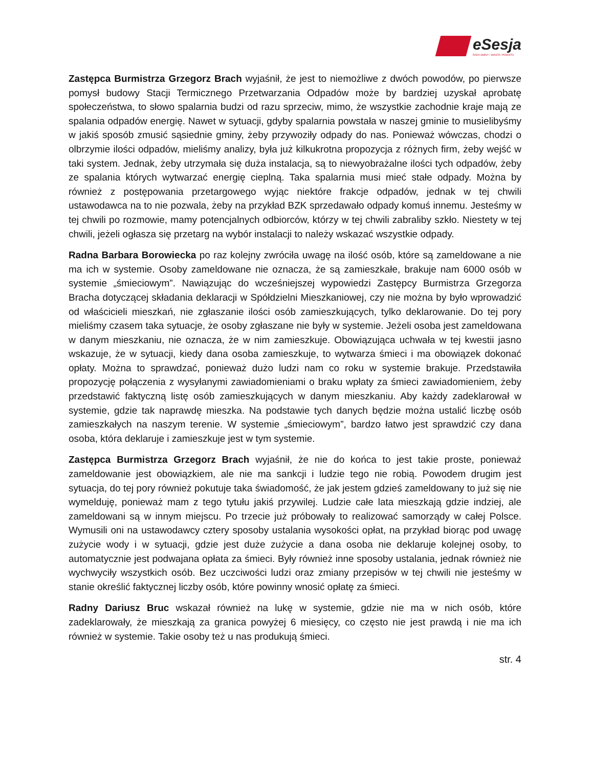eSesja
RADA GMINY / MIASTA / POWIATU
Zastępca Burmistrza Grzegorz Brach wyjaśnił, że jest to niemożliwe z dwóch powodów, po pierwsze pomysł budowy Stacji Termicznego Przetwarzania Odpadów może by bardziej uzyskał aprobatę społeczeństwa, to słowo spalarnia budzi od razu sprzeciw, mimo, że wszystkie zachodnie kraje mają ze spalania odpadów energię. Nawet w sytuacji, gdyby spalarnia powstała w naszej gminie to musielibyśmy w jakiś sposób zmusić sąsiednie gminy, żeby przywoziły odpady do nas. Ponieważ wówczas, chodzi o olbrzymie ilości odpadów, mieliśmy analizy, była już kilkukrotna propozycja z różnych firm, żeby wejść w taki system. Jednak, żeby utrzymała się duża instalacja, są to niewyobrażalne ilości tych odpadów, żeby ze spalania których wytwarzać energię cieplną. Taka spalarnia musi mieć stałe odpady. Można by również z postępowania przetargowego wyjąc niektóre frakcje odpadów, jednak w tej chwili ustawodawca na to nie pozwala, żeby na przykład BZK sprzedawało odpady komuś innemu. Jesteśmy w tej chwili po rozmowie, mamy potencjalnych odbiorców, którzy w tej chwili zabraliby szkło. Niestety w tej chwili, jeżeli ogłasza się przetarg na wybór instalacji to należy wskazać wszystkie odpady.
Radna Barbara Borowiecka po raz kolejny zwróciła uwagę na ilość osób, które są zameldowane a nie ma ich w systemie. Osoby zameldowane nie oznacza, że są zamieszkałe, brakuje nam 6000 osób w systemie „śmieciowym”. Nawiązując do wcześniejszej wypowiedzi Zastępcy Burmistrza Grzegorza Bracha dotyczącej składania deklaracji w Spółdzielni Mieszkaniowej, czy nie można by było wprowadzić od właścicieli mieszkań, nie zgłaszanie ilości osób zamieszkujących, tylko deklarowanie. Do tej pory mieliśmy czasem taka sytuacje, że osoby zgłaszane nie były w systemie. Jeżeli osoba jest zameldowana w danym mieszkaniu, nie oznacza, że w nim zamieszkuje. Obowiązująca uchwała w tej kwestii jasno wskazuje, że w sytuacji, kiedy dana osoba zamieszkuje, to wytwarza śmieci i ma obowiązek dokonać opłaty. Można to sprawdzać, ponieważ dużo ludzi nam co roku w systemie brakuje. Przedstawiła propozycję połączenia z wysyłanymi zawiadomieniami o braku wpłaty za śmieci zawiadomieniem, żeby przedstawić faktyczną listę osób zamieszkujących w danym mieszkaniu. Aby każdy zadeklarował w systemie, gdzie tak naprawdę mieszka. Na podstawie tych danych będzie można ustalić liczbę osób zamieszkałych na naszym terenie. W systemie „śmieciowym”, bardzo łatwo jest sprawdzić czy dana osoba, która deklaruje i zamieszkuje jest w tym systemie.
Zastępca Burmistrza Grzegorz Brach wyjaśnił, że nie do końca to jest takie proste, ponieważ zameldowanie jest obowiązkiem, ale nie ma sankcji i ludzie tego nie robią. Powodem drugim jest sytuacja, do tej pory również pokutuje taka świadomość, że jak jestem gdzieś zameldowany to już się nie wymelduję, ponieważ mam z tego tytułu jakiś przywilej. Ludzie całe lata mieszkają gdzie indziej, ale zameldowani są w innym miejscu. Po trzecie już próbowały to realizować samorządy w całej Polsce. Wymusili oni na ustawodawcy cztery sposoby ustalania wysokości opłat, na przykład biorąc pod uwagę zużycie wody i w sytuacji, gdzie jest duże zużycie a dana osoba nie deklaruje kolejnej osoby, to automatycznie jest podwajana opłata za śmieci. Były również inne sposoby ustalania, jednak również nie wychwyciły wszystkich osób. Bez uczciwości ludzi oraz zmiany przepisów w tej chwili nie jesteśmy w stanie określić faktycznej liczby osób, które powinny wnosić opłatę za śmieci.
Radny Dariusz Bruc wskazał również na lukę w systemie, gdzie nie ma w nich osób, które zadeklarowały, że mieszkają za granica powyżej 6 miesięcy, co często nie jest prawdą i nie ma ich również w systemie. Takie osoby też u nas produkują śmieci.
str. 4